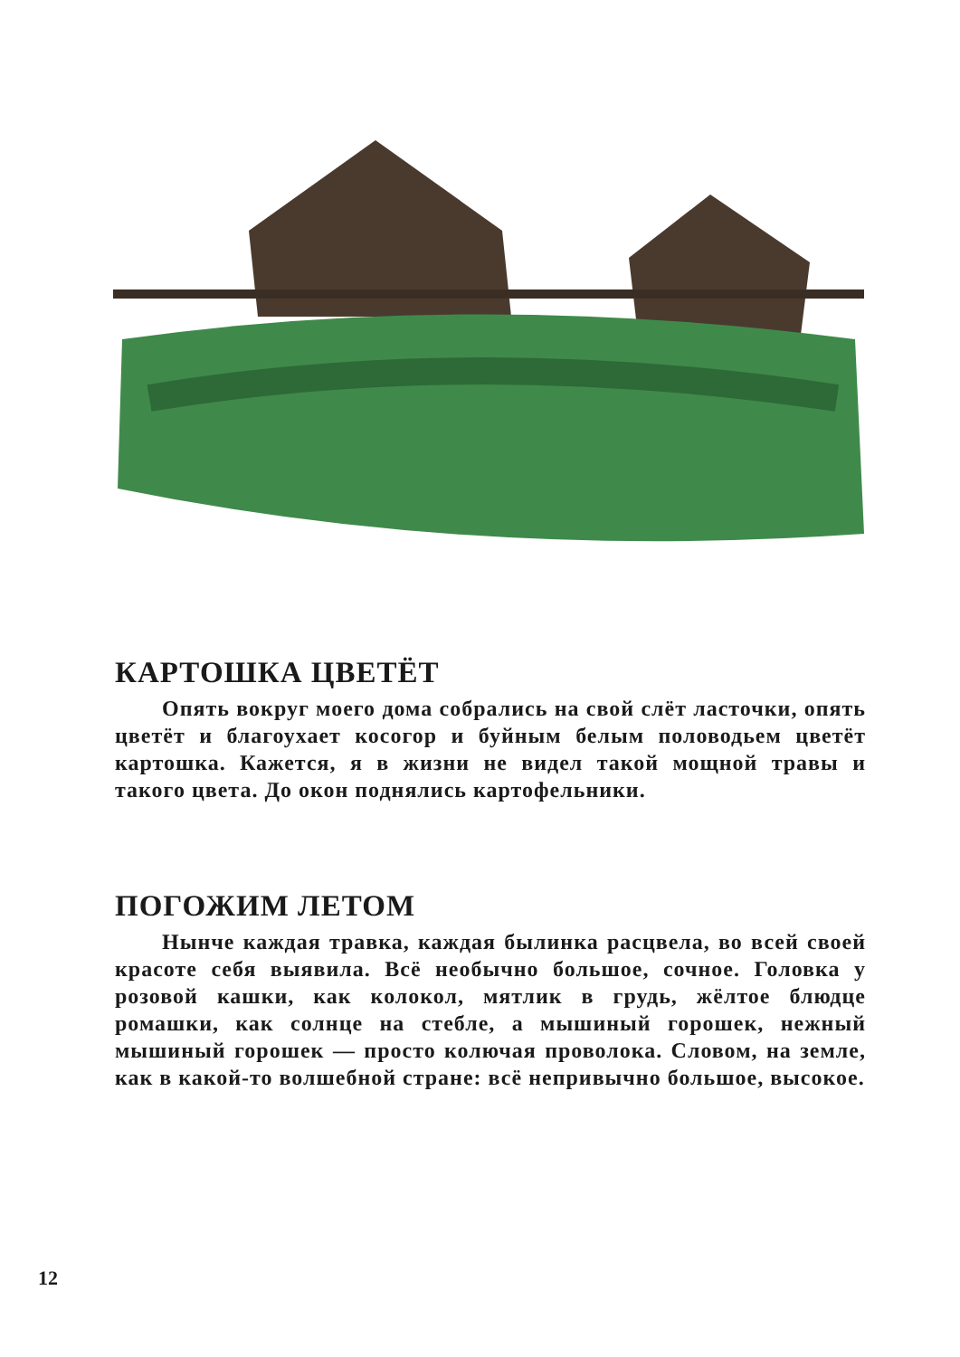КАРТОШКА ЦВЕТЁТ
Опять вокруг моего дома собрались на свой слёт ласточки, опять цветёт и благоухает косогор и буйным белым половодьем цветёт картошка. Кажется, я в жизни не видел такой мощной травы и такого цвета. До окон поднялись картофельники.
ПОГОЖИМ ЛЕТОМ
Нынче каждая травка, каждая былинка расцвела, во всей своей красоте себя выявила. Всё необычно большое, сочное. Головка у розовой кашки, как колокол, мятлик в грудь, жёлтое блюдце ромашки, как солнце на стебле, а мышиный горошек, нежный мышиный горошек — просто колючая проволока. Словом, на земле, как в какой-то волшебной стране: всё непривычно большое, высокое.
12